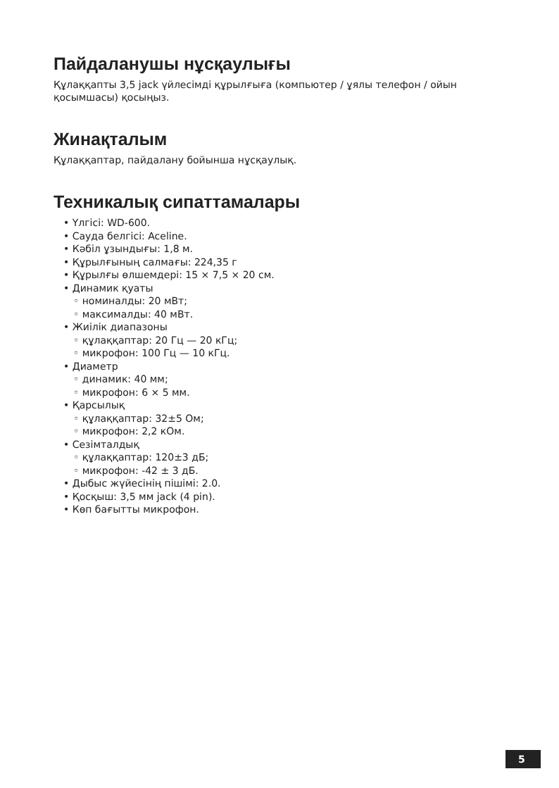Пайдаланушы нұсқаулығы
Құлаққапты 3,5 jack үйлесімді құрылғыға (компьютер / ұялы телефон / ойын қосымшасы) қосыңыз.
Жинақталым
Құлаққаптар, пайдалану бойынша нұсқаулық.
Техникалық сипаттамалары
• Үлгісі: WD-600.
• Сауда белгісі: Aceline.
• Кәбіл ұзындығы: 1,8 м.
• Құрылғының салмағы: 224,35 г
• Құрылғы өлшемдері: 15 × 7,5 × 20 см.
• Динамик қуаты
◦ номиналды: 20 мВт;
◦ максималды: 40 мВт.
• Жиілік диапазоны
◦ құлаққаптар: 20 Гц — 20 кГц;
◦ микрофон: 100 Гц — 10 кГц.
• Диаметр
◦ динамик: 40 мм;
◦ микрофон: 6 × 5 мм.
• Қарсылық
◦ құлаққаптар: 32±5 Ом;
◦ микрофон: 2,2 кОм.
• Сезімталдық
◦ құлаққаптар: 120±3 дБ;
◦ микрофон: -42 ± 3 дБ.
• Дыбыс жүйесінің пішімі: 2.0.
• Қосқыш: 3,5 мм jack (4 pin).
• Көп бағытты микрофон.
5